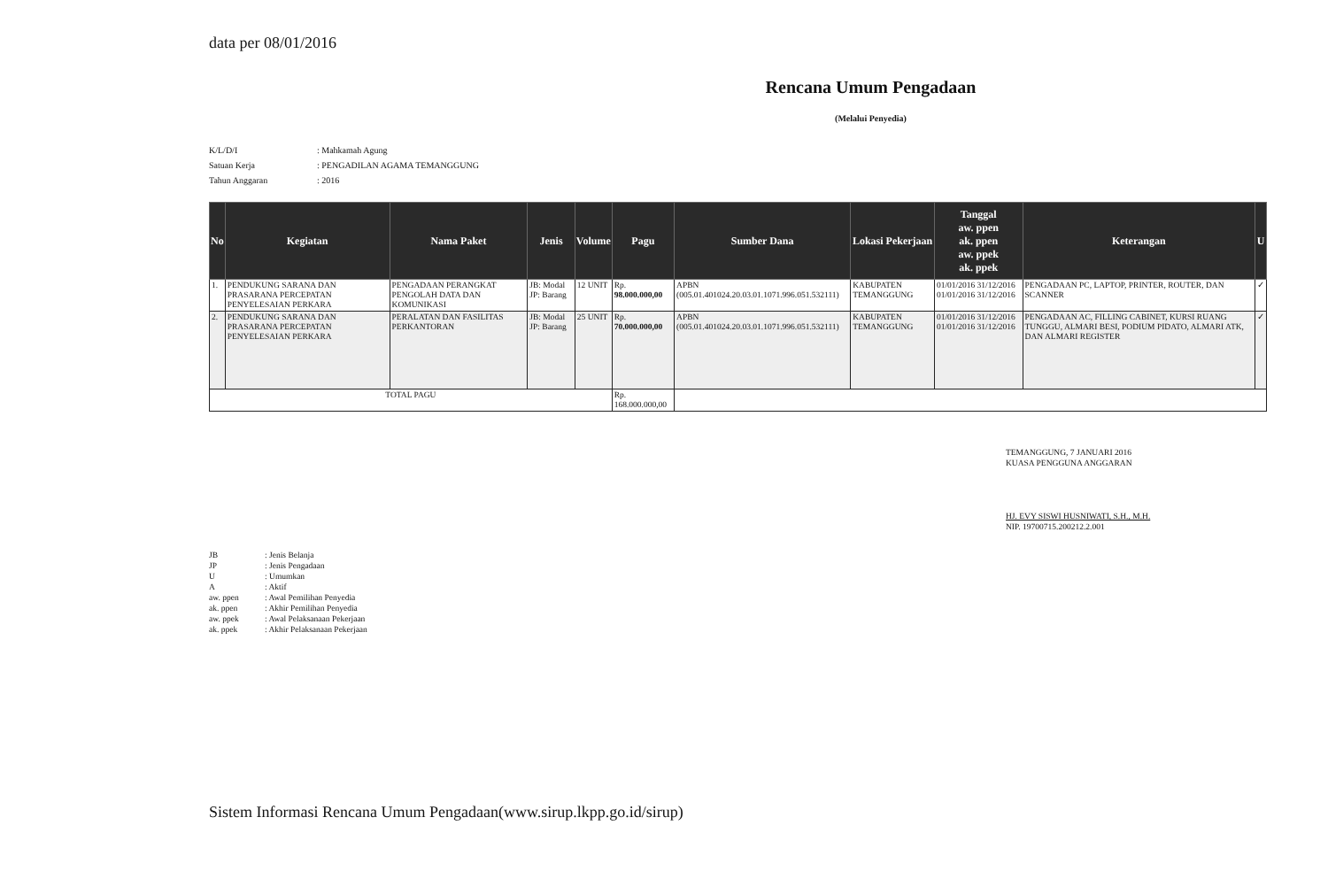data per 08/01/2016
Rencana Umum Pengadaan
(Melalui Penyedia)
K/L/D/I: Mahkamah Agung
Satuan Kerja: PENGADILAN AGAMA TEMANGGUNG
Tahun Anggaran: 2016
| No | Kegiatan | Nama Paket | Jenis | Volume | Pagu | Sumber Dana | Lokasi Pekerjaan | Tanggal aw. ppen ak. ppen aw. ppek ak. ppek | Keterangan | U |
| --- | --- | --- | --- | --- | --- | --- | --- | --- | --- | --- |
| 1. | PENDUKUNG SARANA DAN PRASARANA PERCEPATAN PENYELESAIAN PERKARA | PENGADAAN PERANGKAT PENGOLAH DATA DAN KOMUNIKASI | JB: Modal JP: Barang | 12 UNIT | Rp. 98.000.000,00 | APBN (005.01.401024.20.03.01.1071.996.051.532111) | KABUPATEN TEMANGGUNG | 01/01/2016 31/12/2016 01/01/2016 31/12/2016 | PENGADAAN PC, LAPTOP, PRINTER, ROUTER, DAN SCANNER | ✓ |
| 2. | PENDUKUNG SARANA DAN PRASARANA PERCEPATAN PENYELESAIAN PERKARA | PERALATAN DAN FASILITAS PERKANTORAN | JB: Modal JP: Barang | 25 UNIT | Rp. 70.000.000,00 | APBN (005.01.401024.20.03.01.1071.996.051.532111) | KABUPATEN TEMANGGUNG | 01/01/2016 31/12/2016 01/01/2016 31/12/2016 | PENGADAAN AC, FILLING CABINET, KURSI RUANG TUNGGU, ALMARI BESI, PODIUM PIDATO, ALMARI ATK, DAN ALMARI REGISTER | ✓ |
| TOTAL PAGU | | | | | Rp. 168.000.000,00 | | | | | |
TEMANGGUNG, 7 JANUARI 2016
KUASA PENGGUNA ANGGARAN
HJ. EVY SISWI HUSNIWATI, S.H., M.H.
NIP. 19700715.200212.2.001
JB: Jenis Belanja
JP: Jenis Pengadaan
U: Umumkan
A: Aktif
aw. ppen: Awal Pemilihan Penyedia
ak. ppen: Akhir Pemilihan Penyedia
aw. ppek: Awal Pelaksanaan Pekerjaan
ak. ppek: Akhir Pelaksanaan Pekerjaan
Sistem Informasi Rencana Umum Pengadaan(www.sirup.lkpp.go.id/sirup)